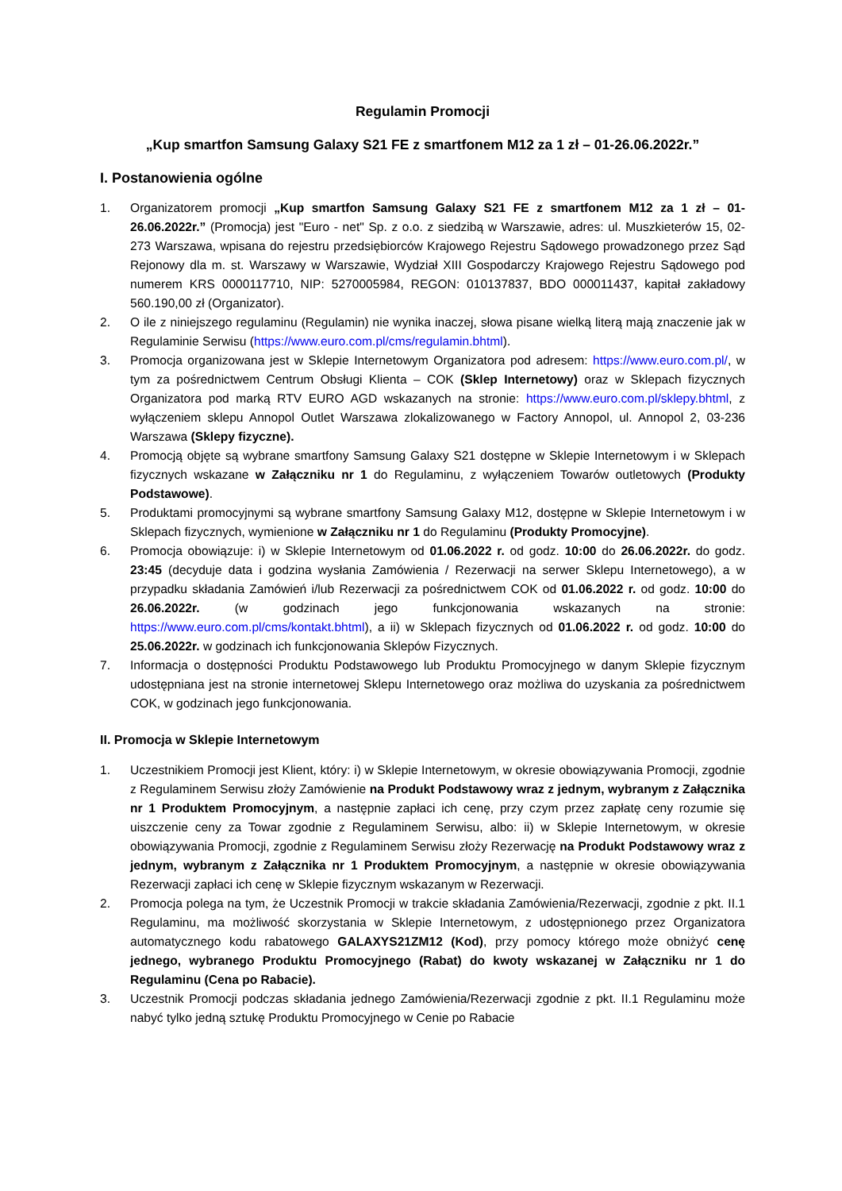Regulamin Promocji
„Kup smartfon Samsung Galaxy S21 FE z smartfonem M12 za 1 zł – 01-26.06.2022r.”
I. Postanowienia ogólne
1. Organizatorem promocji „Kup smartfon Samsung Galaxy S21 FE z smartfonem M12 za 1 zł – 01-26.06.2022r.” (Promocja) jest "Euro - net" Sp. z o.o. z siedzibą w Warszawie, adres: ul. Muszkieterów 15, 02-273 Warszawa, wpisana do rejestru przedsiębiorców Krajowego Rejestru Sądowego prowadzonego przez Sąd Rejonowy dla m. st. Warszawy w Warszawie, Wydział XIII Gospodarczy Krajowego Rejestru Sądowego pod numerem KRS 0000117710, NIP: 5270005984, REGON: 010137837, BDO 000011437, kapitał zakładowy 560.190,00 zł (Organizator).
2. O ile z niniejszego regulaminu (Regulamin) nie wynika inaczej, słowa pisane wielką literą mają znaczenie jak w Regulaminie Serwisu (https://www.euro.com.pl/cms/regulamin.bhtml).
3. Promocja organizowana jest w Sklepie Internetowym Organizatora pod adresem: https://www.euro.com.pl/, w tym za pośrednictwem Centrum Obsługi Klienta – COK (Sklep Internetowy) oraz w Sklepach fizycznych Organizatora pod marką RTV EURO AGD wskazanych na stronie: https://www.euro.com.pl/sklepy.bhtml, z wyłączeniem sklepu Annopol Outlet Warszawa zlokalizowanego w Factory Annopol, ul. Annopol 2, 03-236 Warszawa (Sklepy fizyczne).
4. Promocją objęte są wybrane smartfony Samsung Galaxy S21 dostępne w Sklepie Internetowym i w Sklepach fizycznych wskazane w Załączniku nr 1 do Regulaminu, z wyłączeniem Towarów outletowych (Produkty Podstawowe).
5. Produktami promocyjnymi są wybrane smartfony Samsung Galaxy M12, dostępne w Sklepie Internetowym i w Sklepach fizycznych, wymienione w Załączniku nr 1 do Regulaminu (Produkty Promocyjne).
6. Promocja obowiązuje: i) w Sklepie Internetowym od 01.06.2022 r. od godz. 10:00 do 26.06.2022r. do godz. 23:45 (decyduje data i godzina wysłania Zamówienia / Rezerwacji na serwer Sklepu Internetowego), a w przypadku składania Zamówień i/lub Rezerwacji za pośrednictwem COK od 01.06.2022 r. od godz. 10:00 do 26.06.2022r. (w godzinach jego funkcjonowania wskazanych na stronie: https://www.euro.com.pl/cms/kontakt.bhtml), a ii) w Sklepach fizycznych od 01.06.2022 r. od godz. 10:00 do 25.06.2022r. w godzinach ich funkcjonowania Sklepów Fizycznych.
7. Informacja o dostępności Produktu Podstawowego lub Produktu Promocyjnego w danym Sklepie fizycznym udostępniana jest na stronie internetowej Sklepu Internetowego oraz możliwa do uzyskania za pośrednictwem COK, w godzinach jego funkcjonowania.
II. Promocja w Sklepie Internetowym
1. Uczestnikiem Promocji jest Klient, który: i) w Sklepie Internetowym, w okresie obowiązywania Promocji, zgodnie z Regulaminem Serwisu złoży Zamówienie na Produkt Podstawowy wraz z jednym, wybranym z Załącznika nr 1 Produktem Promocyjnym, a następnie zapłaci ich cenę, przy czym przez zapłatę ceny rozumie się uiszczenie ceny za Towar zgodnie z Regulaminem Serwisu, albo: ii) w Sklepie Internetowym, w okresie obowiązywania Promocji, zgodnie z Regulaminem Serwisu złoży Rezerwację na Produkt Podstawowy wraz z jednym, wybranym z Załącznika nr 1 Produktem Promocyjnym, a następnie w okresie obowiązywania Rezerwacji zapłaci ich cenę w Sklepie fizycznym wskazanym w Rezerwacji.
2. Promocja polega na tym, że Uczestnik Promocji w trakcie składania Zamówienia/Rezerwacji, zgodnie z pkt. II.1 Regulaminu, ma możliwość skorzystania w Sklepie Internetowym, z udostępnionego przez Organizatora automatycznego kodu rabatowego GALAXYS21ZM12 (Kod), przy pomocy którego może obniżyć cenę jednego, wybranego Produktu Promocyjnego (Rabat) do kwoty wskazanej w Załączniku nr 1 do Regulaminu (Cena po Rabacie).
3. Uczestnik Promocji podczas składania jednego Zamówienia/Rezerwacji zgodnie z pkt. II.1 Regulaminu może nabyć tylko jedną sztukę Produktu Promocyjnego w Cenie po Rabacie